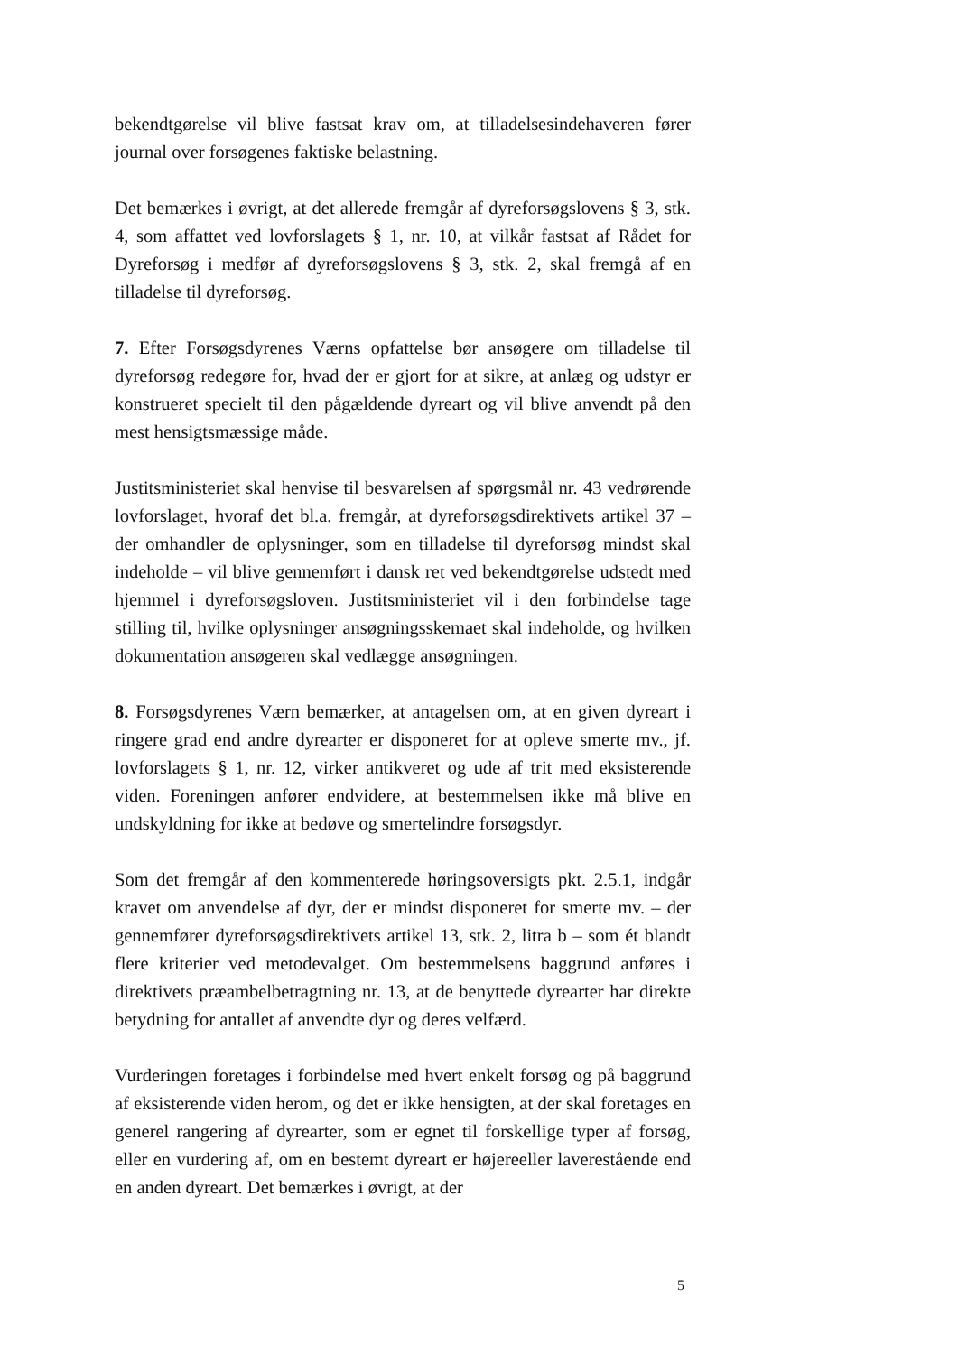bekendtgørelse vil blive fastsat krav om, at tilladelsesindehaveren fører journal over forsøgenes faktiske belastning.
Det bemærkes i øvrigt, at det allerede fremgår af dyreforsøgslovens § 3, stk. 4, som affattet ved lovforslagets § 1, nr. 10, at vilkår fastsat af Rådet for Dyreforsøg i medfør af dyreforsøgslovens § 3, stk. 2, skal fremgå af en tilladelse til dyreforsøg.
7. Efter Forsøgsdyrenes Værns opfattelse bør ansøgere om tilladelse til dyreforsøg redegøre for, hvad der er gjort for at sikre, at anlæg og udstyr er konstrueret specielt til den pågældende dyreart og vil blive anvendt på den mest hensigtsmæssige måde.
Justitsministeriet skal henvise til besvarelsen af spørgsmål nr. 43 vedrørende lovforslaget, hvoraf det bl.a. fremgår, at dyreforsøgsdirektivets artikel 37 – der omhandler de oplysninger, som en tilladelse til dyreforsøg mindst skal indeholde – vil blive gennemført i dansk ret ved bekendtgørelse udstedt med hjemmel i dyreforsøgsloven. Justitsministeriet vil i den forbindelse tage stilling til, hvilke oplysninger ansøgningsskemaet skal indeholde, og hvilken dokumentation ansøgeren skal vedlægge ansøgningen.
8. Forsøgsdyrenes Værn bemærker, at antagelsen om, at en given dyreart i ringere grad end andre dyrearter er disponeret for at opleve smerte mv., jf. lovforslagets § 1, nr. 12, virker antikveret og ude af trit med eksisterende viden. Foreningen anfører endvidere, at bestemmelsen ikke må blive en undskyldning for ikke at bedøve og smertelindre forsøgsdyr.
Som det fremgår af den kommenterede høringsoversigts pkt. 2.5.1, indgår kravet om anvendelse af dyr, der er mindst disponeret for smerte mv. – der gennemfører dyreforsøgsdirektivets artikel 13, stk. 2, litra b – som ét blandt flere kriterier ved metodevalget. Om bestemmelsens baggrund anføres i direktivets præambelbetragtning nr. 13, at de benyttede dyrearter har direkte betydning for antallet af anvendte dyr og deres velfærd.
Vurderingen foretages i forbindelse med hvert enkelt forsøg og på baggrund af eksisterende viden herom, og det er ikke hensigten, at der skal foretages en generel rangering af dyrearter, som er egnet til forskellige typer af forsøg, eller en vurdering af, om en bestemt dyreart er højereeller laverestående end en anden dyreart. Det bemærkes i øvrigt, at der
5